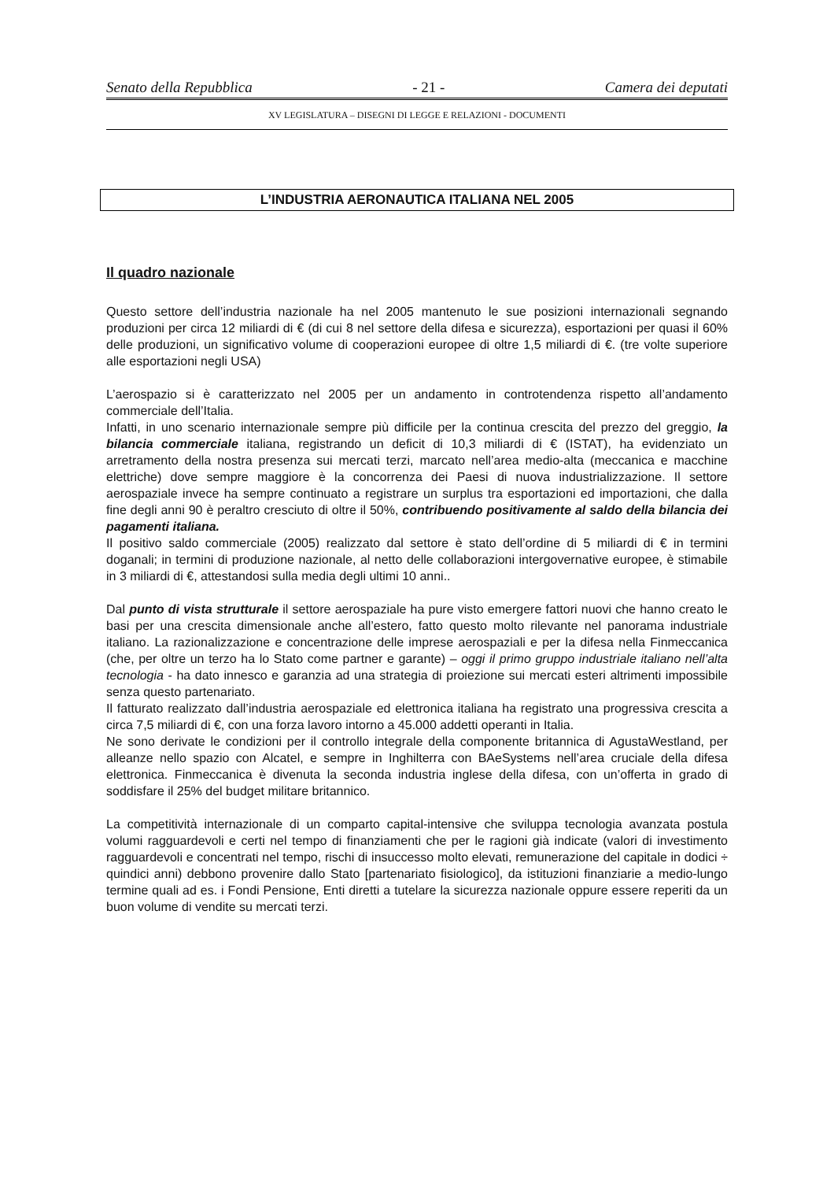Senato della Repubblica - 21 - Camera dei deputati
XV LEGISLATURA – DISEGNI DI LEGGE E RELAZIONI - DOCUMENTI
L’INDUSTRIA AERONAUTICA ITALIANA NEL 2005
Il quadro nazionale
Questo settore dell’industria nazionale ha nel 2005 mantenuto le sue posizioni internazionali segnando produzioni per circa 12 miliardi di € (di cui 8 nel settore della difesa e sicurezza), esportazioni per quasi il 60% delle produzioni, un significativo volume di cooperazioni europee di oltre 1,5 miliardi di €. (tre volte superiore alle esportazioni negli USA)
L’aerospazio si è caratterizzato nel 2005 per un andamento in controtendenza rispetto all’andamento commerciale dell’Italia.
Infatti, in uno scenario internazionale sempre più difficile per la continua crescita del prezzo del greggio, la bilancia commerciale italiana, registrando un deficit di 10,3 miliardi di € (ISTAT), ha evidenziato un arretramento della nostra presenza sui mercati terzi, marcato nell’area medio-alta (meccanica e macchine elettriche) dove sempre maggiore è la concorrenza dei Paesi di nuova industrializzazione. Il settore aerospaziale invece ha sempre continuato a registrare un surplus tra esportazioni ed importazioni, che dalla fine degli anni 90 è peraltro cresciuto di oltre il 50%, contribuendo positivamente al saldo della bilancia dei pagamenti italiana.
Il positivo saldo commerciale (2005) realizzato dal settore è stato dell’ordine di 5 miliardi di € in termini doganali; in termini di produzione nazionale, al netto delle collaborazioni intergovernative europee, è stimabile in 3 miliardi di €, attestandosi sulla media degli ultimi 10 anni..
Dal punto di vista strutturale il settore aerospaziale ha pure visto emergere fattori nuovi che hanno creato le basi per una crescita dimensionale anche all’estero, fatto questo molto rilevante nel panorama industriale italiano. La razionalizzazione e concentrazione delle imprese aerospaziali e per la difesa nella Finmeccanica (che, per oltre un terzo ha lo Stato come partner e garante) – oggi il primo gruppo industriale italiano nell’alta tecnologia - ha dato innesco e garanzia ad una strategia di proiezione sui mercati esteri altrimenti impossibile senza questo partenariato.
Il fatturato realizzato dall’industria aerospaziale ed elettronica italiana ha registrato una progressiva crescita a circa 7,5 miliardi di €, con una forza lavoro intorno a 45.000 addetti operanti in Italia.
Ne sono derivate le condizioni per il controllo integrale della componente britannica di AgustaWestland, per alleanze nello spazio con Alcatel, e sempre in Inghilterra con BAeSystems nell’area cruciale della difesa elettronica. Finmeccanica è divenuta la seconda industria inglese della difesa, con un’offerta in grado di soddisfare il 25% del budget militare britannico.
La competitività internazionale di un comparto capital-intensive che sviluppa tecnologia avanzata postula volumi ragguardevoli e certi nel tempo di finanziamenti che per le ragioni già indicate (valori di investimento ragguardevoli e concentrati nel tempo, rischi di insuccesso molto elevati, remunerazione del capitale in dodici ÷ quindici anni) debbono provenire dallo Stato [partenariato fisiologico], da istituzioni finanziarie a medio-lungo termine quali ad es. i Fondi Pensione, Enti diretti a tutelare la sicurezza nazionale oppure essere reperiti da un buon volume di vendite su mercati terzi.